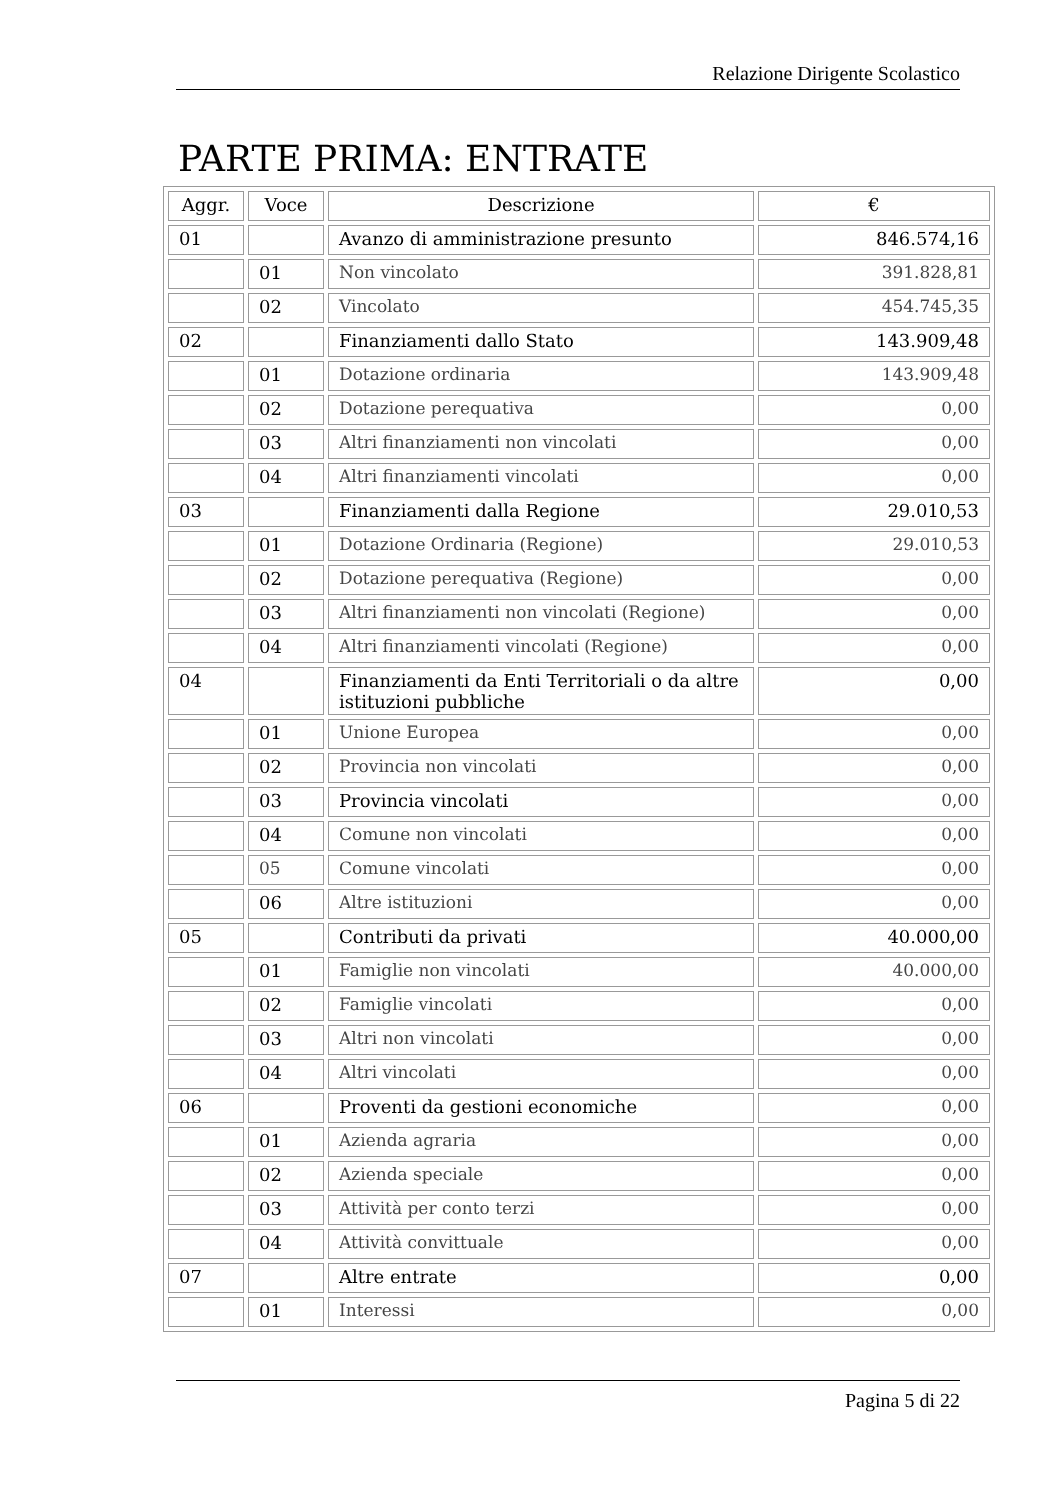Relazione Dirigente Scolastico
PARTE PRIMA: ENTRATE
| Aggr. | Voce | Descrizione | € |
| --- | --- | --- | --- |
| 01 | | Avanzo di amministrazione presunto | 846.574,16 |
| | 01 | Non vincolato | 391.828,81 |
| | 02 | Vincolato | 454.745,35 |
| 02 | | Finanziamenti dallo Stato | 143.909,48 |
| | 01 | Dotazione ordinaria | 143.909,48 |
| | 02 | Dotazione perequativa | 0,00 |
| | 03 | Altri finanziamenti non vincolati | 0,00 |
| | 04 | Altri finanziamenti vincolati | 0,00 |
| 03 | | Finanziamenti dalla Regione | 29.010,53 |
| | 01 | Dotazione Ordinaria (Regione) | 29.010,53 |
| | 02 | Dotazione perequativa (Regione) | 0,00 |
| | 03 | Altri finanziamenti non vincolati (Regione) | 0,00 |
| | 04 | Altri finanziamenti vincolati (Regione) | 0,00 |
| 04 | | Finanziamenti da Enti Territoriali o da altre istituzioni pubbliche | 0,00 |
| | 01 | Unione Europea | 0,00 |
| | 02 | Provincia non vincolati | 0,00 |
| | 03 | Provincia vincolati | 0,00 |
| | 04 | Comune non vincolati | 0,00 |
| | 05 | Comune vincolati | 0,00 |
| | 06 | Altre istituzioni | 0,00 |
| 05 | | Contributi da privati | 40.000,00 |
| | 01 | Famiglie non vincolati | 40.000,00 |
| | 02 | Famiglie vincolati | 0,00 |
| | 03 | Altri non vincolati | 0,00 |
| | 04 | Altri vincolati | 0,00 |
| 06 | | Proventi da gestioni economiche | 0,00 |
| | 01 | Azienda agraria | 0,00 |
| | 02 | Azienda speciale | 0,00 |
| | 03 | Attività per conto terzi | 0,00 |
| | 04 | Attività convittuale | 0,00 |
| 07 | | Altre entrate | 0,00 |
| | 01 | Interessi | 0,00 |
Pagina 5 di 22